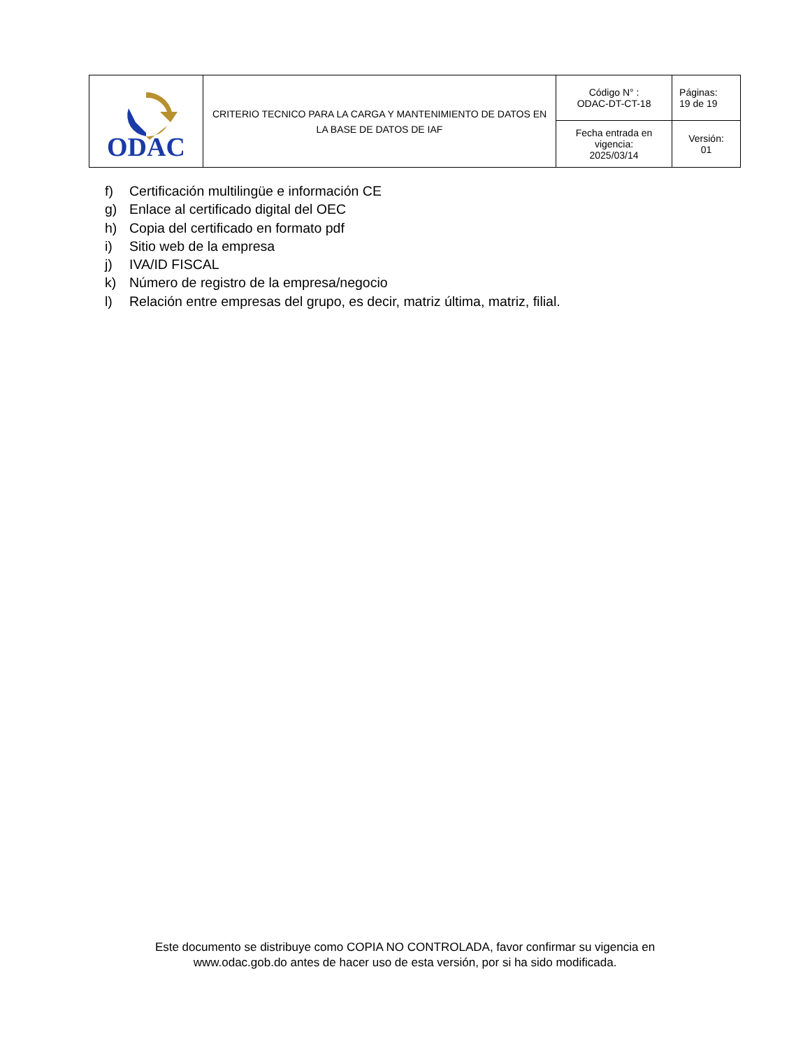| ODAC | CRITERIO TECNICO PARA LA CARGA Y MANTENIMIENTO DE DATOS EN LA BASE DE DATOS DE IAF | Código N° : ODAC-DT-CT-18 | Páginas: 19 de 19 |
| | | Fecha entrada en vigencia: 2025/03/14 | Versión: 01 |
f) Certificación multilingüe e información CE
g) Enlace al certificado digital del OEC
h) Copia del certificado en formato pdf
i) Sitio web de la empresa
j) IVA/ID FISCAL
k) Número de registro de la empresa/negocio
l) Relación entre empresas del grupo, es decir, matriz última, matriz, filial.
Este documento se distribuye como COPIA NO CONTROLADA, favor confirmar su vigencia en
www.odac.gob.do antes de hacer uso de esta versión, por si ha sido modificada.